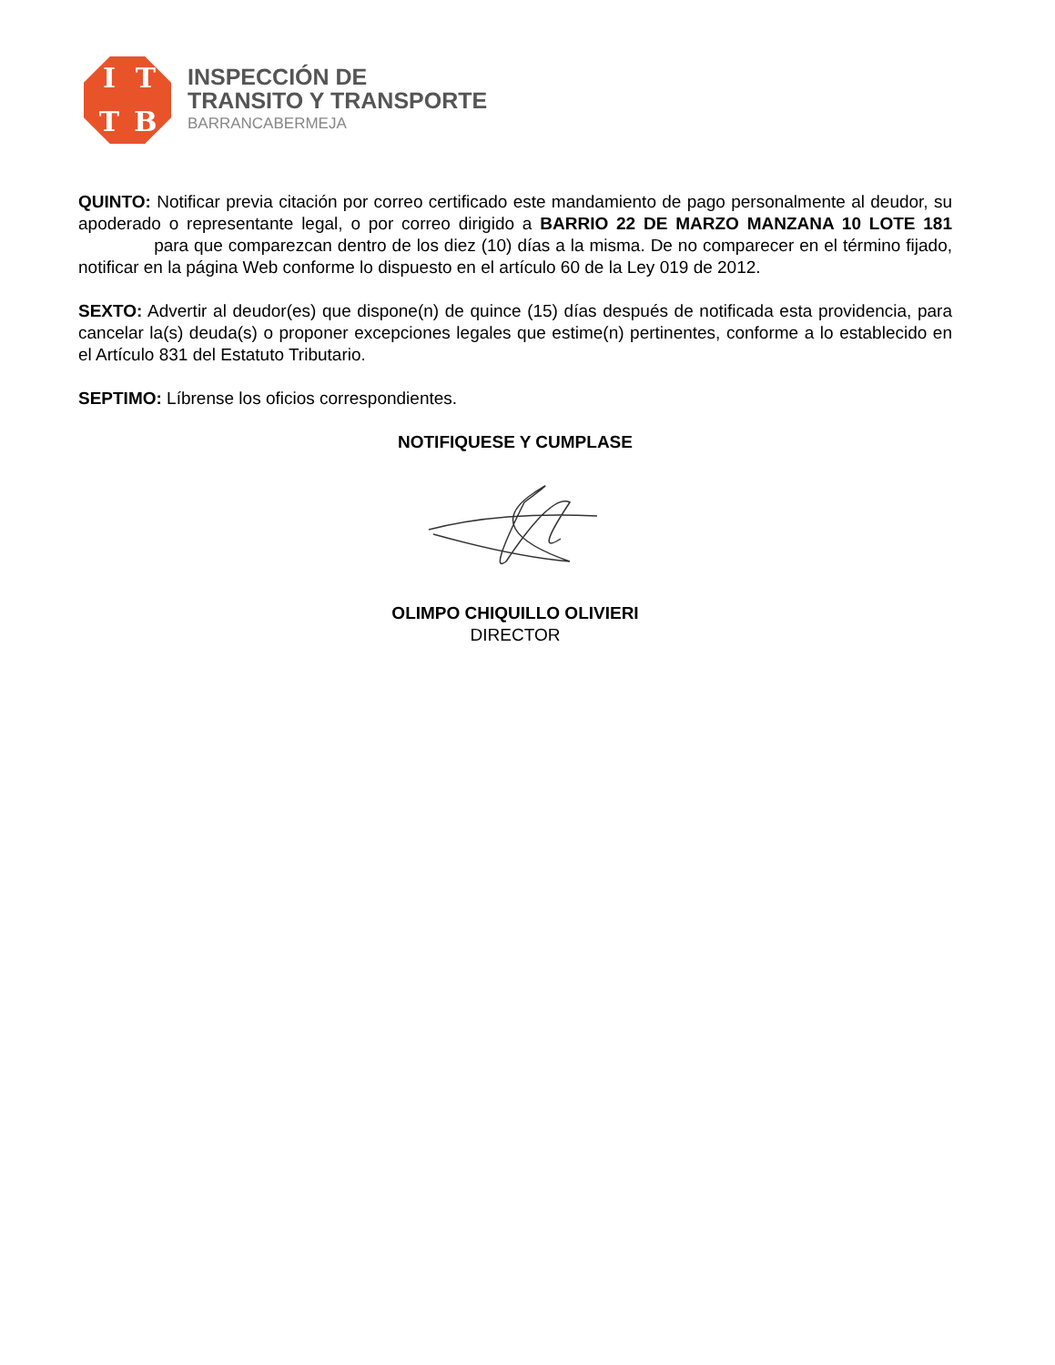ITTB
INSPECCIÓN DE
TRANSITO Y TRANSPORTE
BARRANCABERMEJA
QUINTO: Notificar previa citación por correo certificado este mandamiento de pago personalmente al deudor, su apoderado o representante legal, o por correo dirigido a BARRIO 22 DE MARZO MANZANA 10 LOTE 181 para que comparezcan dentro de los diez (10) días a la misma. De no comparecer en el término fijado, notificar en la página Web conforme lo dispuesto en el artículo 60 de la Ley 019 de 2012.
SEXTO: Advertir al deudor(es) que dispone(n) de quince (15) días después de notificada esta providencia, para cancelar la(s) deuda(s) o proponer excepciones legales que estime(n) pertinentes, conforme a lo establecido en el Artículo 831 del Estatuto Tributario.
SEPTIMO: Líbrense los oficios correspondientes.
NOTIFIQUESE Y CUMPLASE
OLIMPO CHIQUILLO OLIVIERI
DIRECTOR